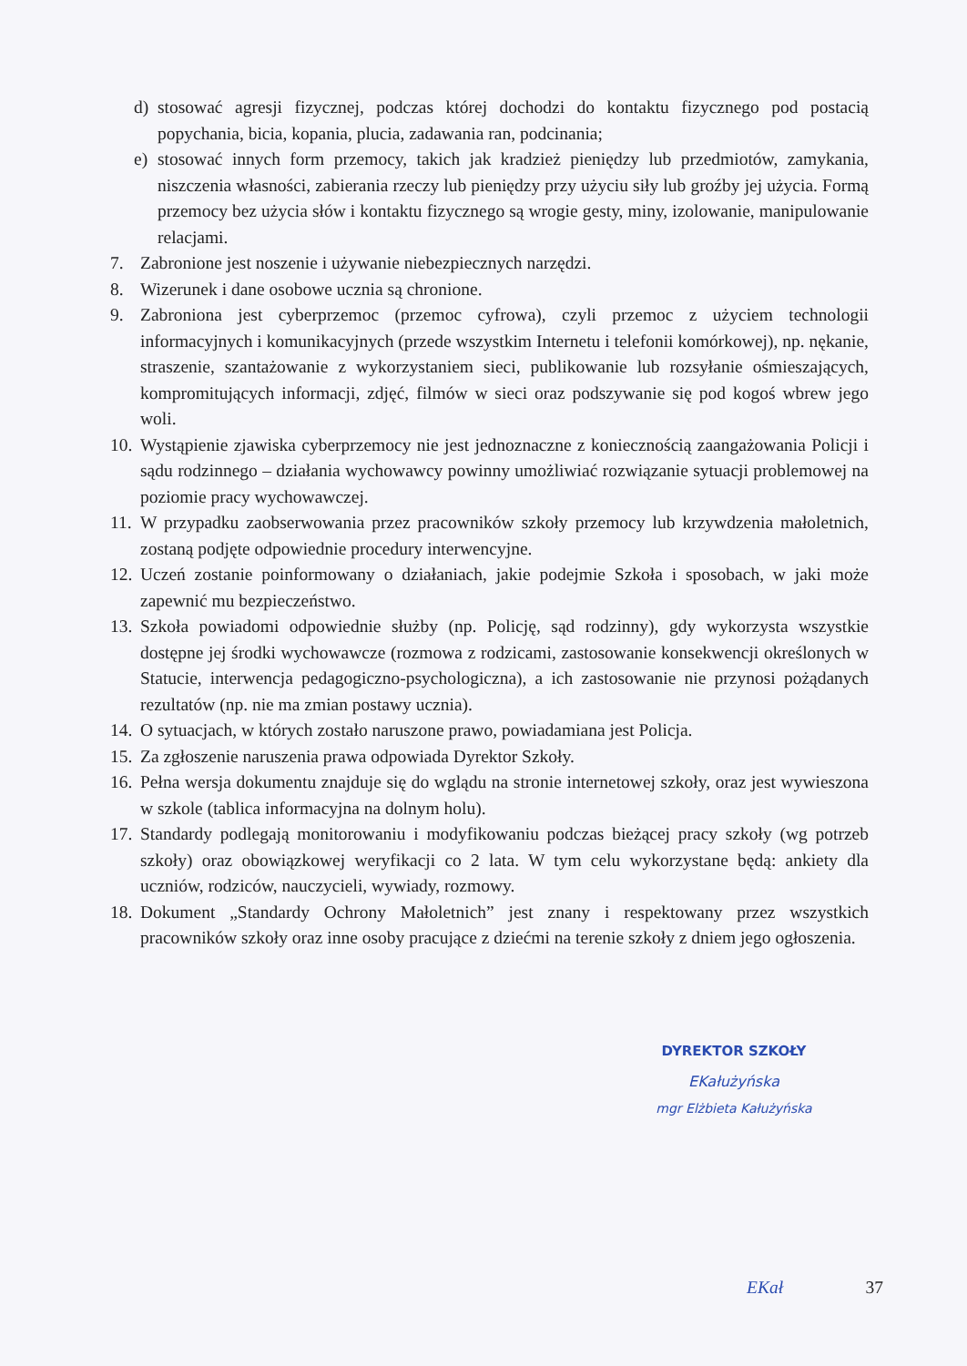d) stosować agresji fizycznej, podczas której dochodzi do kontaktu fizycznego pod postacią popychania, bicia, kopania, plucia, zadawania ran, podcinania;
e) stosować innych form przemocy, takich jak kradzież pieniędzy lub przedmiotów, zamykania, niszczenia własności, zabierania rzeczy lub pieniędzy przy użyciu siły lub groźby jej użycia. Formą przemocy bez użycia słów i kontaktu fizycznego są wrogie gesty, miny, izolowanie, manipulowanie relacjami.
7. Zabronione jest noszenie i używanie niebezpiecznych narzędzi.
8. Wizerunek i dane osobowe ucznia są chronione.
9. Zabroniona jest cyberprzemoc (przemoc cyfrowa), czyli przemoc z użyciem technologii informacyjnych i komunikacyjnych (przede wszystkim Internetu i telefonii komórkowej), np. nękanie, straszenie, szantażowanie z wykorzystaniem sieci, publikowanie lub rozsyłanie ośmieszających, kompromitujących informacji, zdjęć, filmów w sieci oraz podszywanie się pod kogoś wbrew jego woli.
10. Wystąpienie zjawiska cyberprzemocy nie jest jednoznaczne z koniecznością zaangażowania Policji i sądu rodzinnego – działania wychowawcy powinny umożliwiać rozwiązanie sytuacji problemowej na poziomie pracy wychowawczej.
11. W przypadku zaobserwowania przez pracowników szkoły przemocy lub krzywdzenia małoletnich, zostaną podjęte odpowiednie procedury interwencyjne.
12. Uczeń zostanie poinformowany o działaniach, jakie podejmie Szkoła i sposobach, w jaki może zapewnić mu bezpieczeństwo.
13. Szkoła powiadomi odpowiednie służby (np. Policję, sąd rodzinny), gdy wykorzysta wszystkie dostępne jej środki wychowawcze (rozmowa z rodzicami, zastosowanie konsekwencji określonych w Statucie, interwencja pedagogiczno-psychologiczna), a ich zastosowanie nie przynosi pożądanych rezultatów (np. nie ma zmian postawy ucznia).
14. O sytuacjach, w których zostało naruszone prawo, powiadamiana jest Policja.
15. Za zgłoszenie naruszenia prawa odpowiada Dyrektor Szkoły.
16. Pełna wersja dokumentu znajduje się do wglądu na stronie internetowej szkoły, oraz jest wywieszona w szkole (tablica informacyjna na dolnym holu).
17. Standardy podlegają monitorowaniu i modyfikowaniu podczas bieżącej pracy szkoły (wg potrzeb szkoły) oraz obowiązkowej weryfikacji co 2 lata. W tym celu wykorzystane będą: ankiety dla uczniów, rodziców, nauczycieli, wywiady, rozmowy.
18. Dokument „Standardy Ochrony Małoletnich” jest znany i respektowany przez wszystkich pracowników szkoły oraz inne osoby pracujące z dziećmi na terenie szkoły z dniem jego ogłoszenia.
DYREKTOR SZKOŁY
EKałużyńska
mgr Elżbieta Kałużyńska
EKał 37